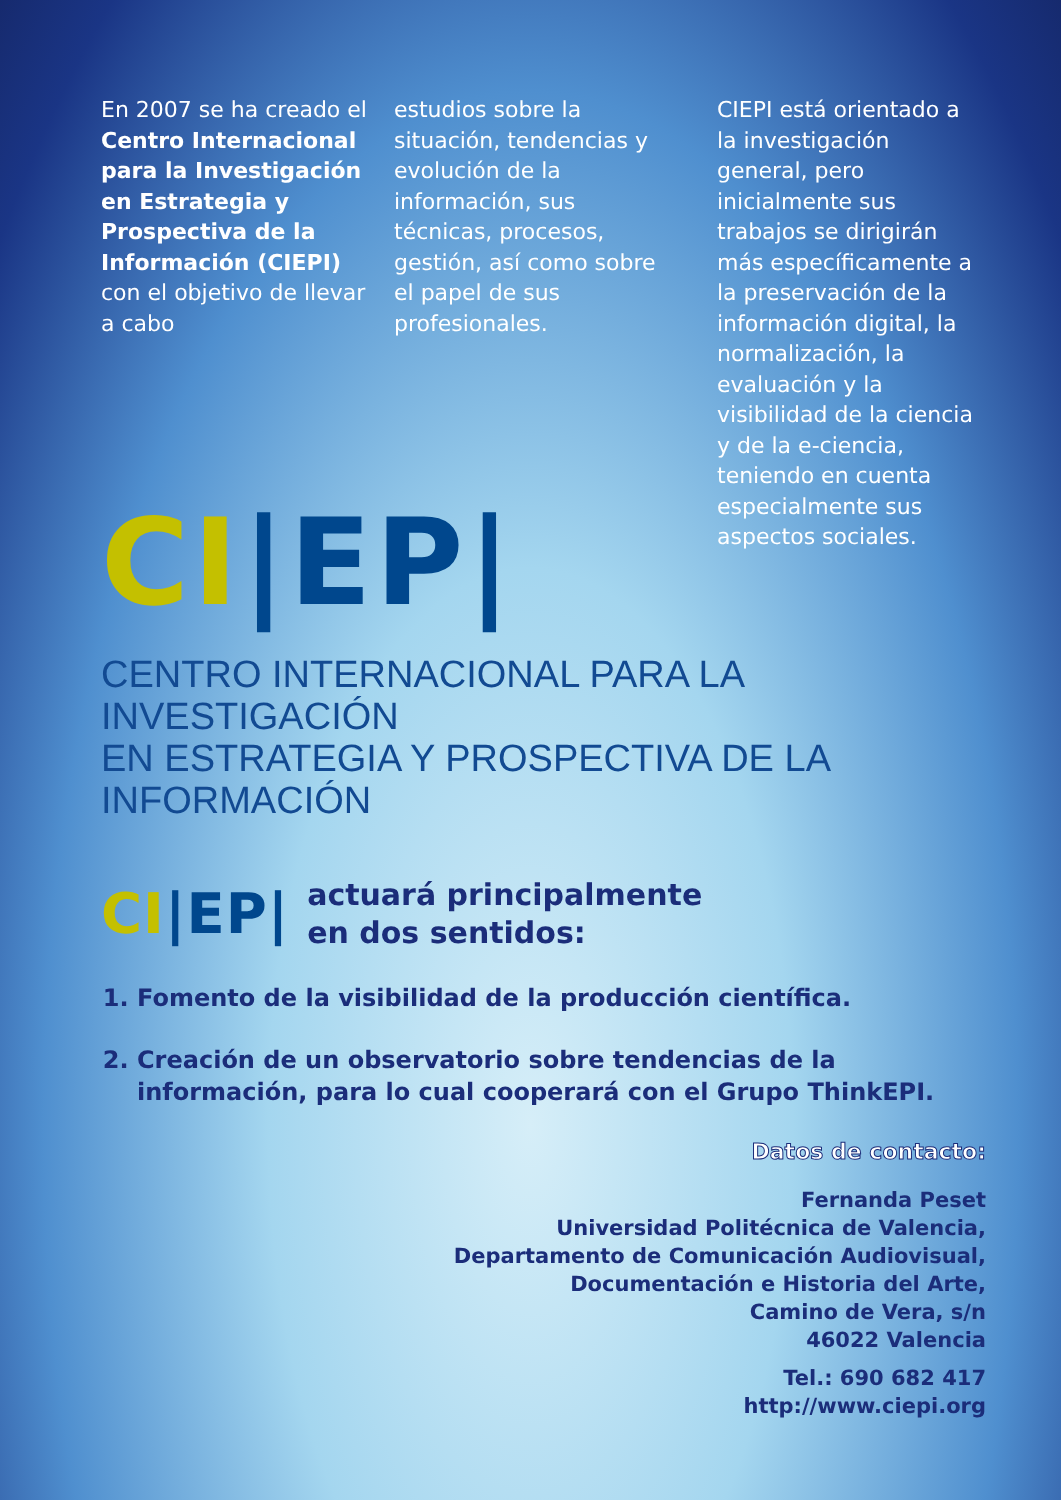En 2007 se ha creado el Centro Internacional para la Investigación en Estrategia y Prospectiva de la Información (CIEPI) con el objetivo de llevar a cabo
estudios sobre la situación, tendencias y evolución de la información, sus técnicas, procesos, gestión, así como sobre el papel de sus profesionales.
CIEPI está orientado a la investigación general, pero inicialmente sus trabajos se dirigirán más específicamente a la preservación de la información digital, la normalización, la evaluación y la visibilidad de la ciencia y de la e-ciencia, teniendo en cuenta especialmente sus aspectos sociales.
CI|EP|
CENTRO INTERNACIONAL PARA LA INVESTIGACIÓN
EN ESTRATEGIA Y PROSPECTIVA DE LA INFORMACIÓN
CI|EP| actuará principalmente
en dos sentidos:
1. Fomento de la visibilidad de la producción científica.
2. Creación de un observatorio sobre tendencias de la información, para lo cual cooperará con el Grupo ThinkEPI.
Datos de contacto:
Fernanda Peset
Universidad Politécnica de Valencia,
Departamento de Comunicación Audiovisual,
Documentación e Historia del Arte,
Camino de Vera, s/n
46022 Valencia
Tel.: 690 682 417
http://www.ciepi.org